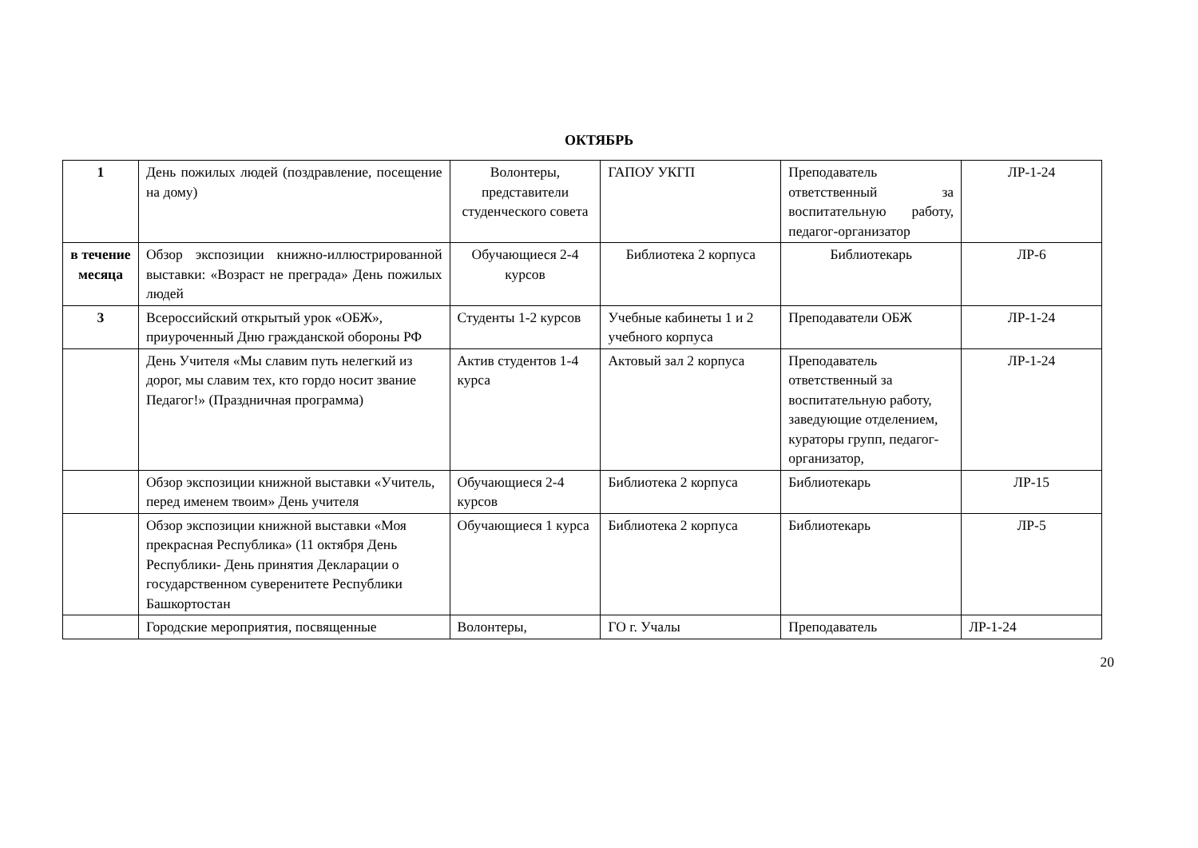ОКТЯБРЬ
| 1 | День пожилых людей (поздравление, посещение на дому) | Волонтеры, представители студенческого совета | ГАПОУ УКГП | Преподаватель ответственный за воспитательную работу, педагог-организатор | ЛР-1-24 |
| в течение месяца | Обзор экспозиции книжно-иллюстрированной выставки: «Возраст не преграда» День пожилых людей | Обучающиеся 2-4 курсов | Библиотека 2 корпуса | Библиотекарь | ЛР-6 |
| 3 | Всероссийский открытый урок «ОБЖ», приуроченный Дню гражданской обороны РФ | Студенты 1-2 курсов | Учебные кабинеты 1 и 2 учебного корпуса | Преподаватели ОБЖ | ЛР-1-24 |
| | День Учителя «Мы славим путь нелегкий из дорог, мы славим тех, кто гордо носит звание Педагог!» (Праздничная программа) | Актив студентов 1-4 курса | Актовый зал 2 корпуса | Преподаватель ответственный за воспитательную работу, заведующие отделением, кураторы групп, педагог-организатор, | ЛР-1-24 |
| | Обзор экспозиции книжной выставки «Учитель, перед именем твоим» День учителя | Обучающиеся 2-4 курсов | Библиотека 2 корпуса | Библиотекарь | ЛР-15 |
| | Обзор экспозиции книжной выставки «Моя прекрасная Республика» (11 октября День Республики- День принятия Декларации о государственном суверенитете Республики Башкортостан | Обучающиеся 1 курса | Библиотека 2 корпуса | Библиотекарь | ЛР-5 |
| | Городские мероприятия, посвященные | Волонтеры, | ГО г. Учалы | Преподаватель | ЛР-1-24 |
20